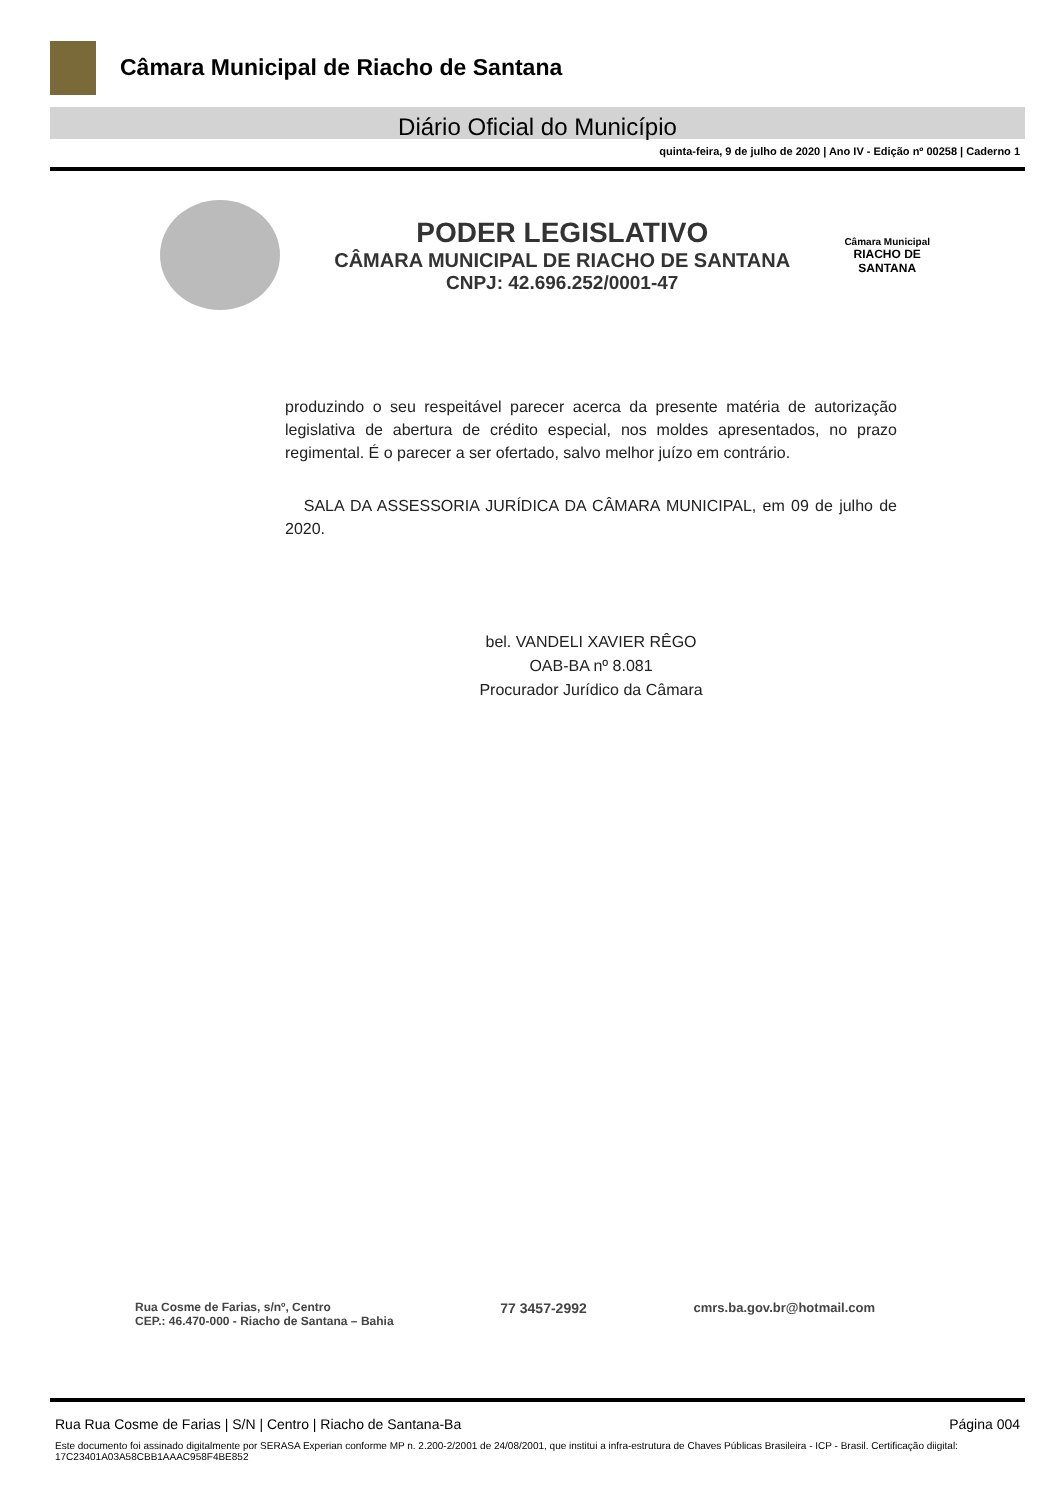Câmara Municipal de Riacho de Santana
Diário Oficial do Município
quinta-feira, 9 de julho de 2020 | Ano IV - Edição nº 00258 | Caderno 1
PODER LEGISLATIVO
CÂMARA MUNICIPAL DE RIACHO DE SANTANA
CNPJ: 42.696.252/0001-47
Câmara Municipal
RIACHO DE
SANTANA
produzindo o seu respeitável parecer acerca da presente matéria de autorização legislativa de abertura de crédito especial, nos moldes apresentados, no prazo regimental. É o parecer a ser ofertado, salvo melhor juízo em contrário.
SALA DA ASSESSORIA JURÍDICA DA CÂMARA MUNICIPAL, em 09 de julho de 2020.
bel. VANDELI XAVIER RÊGO
OAB-BA nº 8.081
Procurador Jurídico da Câmara
Rua Cosme de Farias, s/nº, Centro
CEP.: 46.470-000 - Riacho de Santana – Bahia
77 3457-2992 cmrs.ba.gov.br@hotmail.com
Rua Rua Cosme de Farias | S/N | Centro | Riacho de Santana-Ba Página 004
Este documento foi assinado digitalmente por SERASA Experian conforme MP n. 2.200-2/2001 de 24/08/2001, que institui a infra-estrutura de Chaves Públicas Brasileira - ICP - Brasil. Certificação diigital: 17C23401A03A58CBB1AAAC958F4BE852